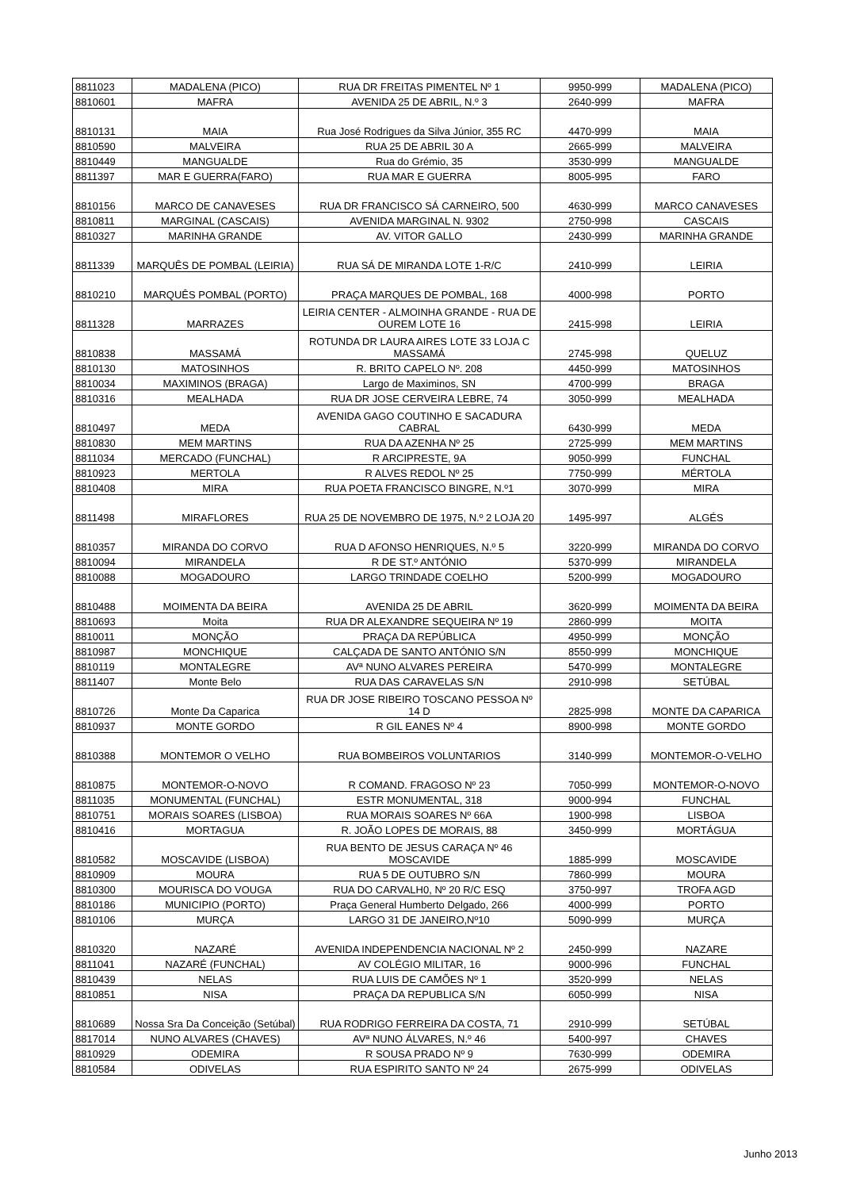| 8811023 | MADALENA (PICO) | RUA DR FREITAS PIMENTEL Nº 1 | 9950-999 | MADALENA (PICO) |
| 8810601 | MAFRA | AVENIDA 25 DE ABRIL, N.º 3 | 2640-999 | MAFRA |
| 8810131 | MAIA | Rua José Rodrigues da Silva Júnior, 355 RC | 4470-999 | MAIA |
| 8810590 | MALVEIRA | RUA 25 DE ABRIL 30 A | 2665-999 | MALVEIRA |
| 8810449 | MANGUALDE | Rua do Grémio, 35 | 3530-999 | MANGUALDE |
| 8811397 | MAR E GUERRA(FARO) | RUA MAR E GUERRA | 8005-995 | FARO |
| 8810156 | MARCO DE CANAVESES | RUA DR FRANCISCO SÁ CARNEIRO, 500 | 4630-999 | MARCO CANAVESES |
| 8810811 | MARGINAL (CASCAIS) | AVENIDA MARGINAL N. 9302 | 2750-998 | CASCAIS |
| 8810327 | MARINHA GRANDE | AV. VITOR GALLO | 2430-999 | MARINHA GRANDE |
| 8811339 | MARQUÊS DE POMBAL (LEIRIA) | RUA SÁ DE MIRANDA LOTE 1-R/C | 2410-999 | LEIRIA |
| 8810210 | MARQUÊS POMBAL (PORTO) | PRAÇA MARQUES DE POMBAL, 168 | 4000-998 | PORTO |
| 8811328 | MARRAZES | LEIRIA CENTER - ALMOINHA GRANDE - RUA DE OUREM LOTE 16 | 2415-998 | LEIRIA |
| 8810838 | MASSAMÁ | ROTUNDA DR LAURA AIRES LOTE 33 LOJA C MASSAMÁ | 2745-998 | QUELUZ |
| 8810130 | MATOSINHOS | R. BRITO CAPELO Nº. 208 | 4450-999 | MATOSINHOS |
| 8810034 | MAXIMINOS (BRAGA) | Largo de Maximinos, SN | 4700-999 | BRAGA |
| 8810316 | MEALHADA | RUA DR JOSE CERVEIRA LEBRE, 74 | 3050-999 | MEALHADA |
| 8810497 | MEDA | AVENIDA GAGO COUTINHO E SACADURA CABRAL | 6430-999 | MEDA |
| 8810830 | MEM MARTINS | RUA DA AZENHA Nº 25 | 2725-999 | MEM MARTINS |
| 8811034 | MERCADO (FUNCHAL) | R ARCIPRESTE, 9A | 9050-999 | FUNCHAL |
| 8810923 | MERTOLA | R ALVES REDOL Nº 25 | 7750-999 | MÉRTOLA |
| 8810408 | MIRA | RUA POETA FRANCISCO BINGRE, N.º1 | 3070-999 | MIRA |
| 8811498 | MIRAFLORES | RUA 25 DE NOVEMBRO DE 1975, N.º 2 LOJA 20 | 1495-997 | ALGÉS |
| 8810357 | MIRANDA DO CORVO | RUA D AFONSO HENRIQUES, N.º 5 | 3220-999 | MIRANDA DO CORVO |
| 8810094 | MIRANDELA | R DE ST.º ANTÓNIO | 5370-999 | MIRANDELA |
| 8810088 | MOGADOURO | LARGO TRINDADE COELHO | 5200-999 | MOGADOURO |
| 8810488 | MOIMENTA DA BEIRA | AVENIDA 25 DE ABRIL | 3620-999 | MOIMENTA DA BEIRA |
| 8810693 | Moita | RUA DR ALEXANDRE SEQUEIRA Nº 19 | 2860-999 | MOITA |
| 8810011 | MONÇÃO | PRAÇA DA REPÚBLICA | 4950-999 | MONÇÃO |
| 8810987 | MONCHIQUE | CALÇADA DE SANTO ANTÓNIO S/N | 8550-999 | MONCHIQUE |
| 8810119 | MONTALEGRE | AVª NUNO ALVARES PEREIRA | 5470-999 | MONTALEGRE |
| 8811407 | Monte Belo | RUA DAS CARAVELAS S/N | 2910-998 | SETÚBAL |
| 8810726 | Monte Da Caparica | RUA DR JOSE RIBEIRO TOSCANO PESSOA Nº 14 D | 2825-998 | MONTE DA CAPARICA |
| 8810937 | MONTE GORDO | R GIL EANES Nº 4 | 8900-998 | MONTE GORDO |
| 8810388 | MONTEMOR O VELHO | RUA BOMBEIROS VOLUNTARIOS | 3140-999 | MONTEMOR-O-VELHO |
| 8810875 | MONTEMOR-O-NOVO | R COMAND. FRAGOSO Nº 23 | 7050-999 | MONTEMOR-O-NOVO |
| 8811035 | MONUMENTAL (FUNCHAL) | ESTR MONUMENTAL, 318 | 9000-994 | FUNCHAL |
| 8810751 | MORAIS SOARES (LISBOA) | RUA MORAIS SOARES Nº 66A | 1900-998 | LISBOA |
| 8810416 | MORTAGUA | R. JOÃO LOPES DE MORAIS, 88 | 3450-999 | MORTÁGUA |
| 8810582 | MOSCAVIDE (LISBOA) | RUA BENTO DE JESUS CARAÇA Nº 46 MOSCAVIDE | 1885-999 | MOSCAVIDE |
| 8810909 | MOURA | RUA 5 DE OUTUBRO S/N | 7860-999 | MOURA |
| 8810300 | MOURISCA DO VOUGA | RUA DO CARVALH0, Nº 20 R/C ESQ | 3750-997 | TROFA AGD |
| 8810186 | MUNICIPIO (PORTO) | Praça General Humberto Delgado, 266 | 4000-999 | PORTO |
| 8810106 | MURÇA | LARGO 31 DE JANEIRO,Nº10 | 5090-999 | MURÇA |
| 8810320 | NAZARÉ | AVENIDA INDEPENDENCIA NACIONAL Nº 2 | 2450-999 | NAZARE |
| 8811041 | NAZARÉ (FUNCHAL) | AV COLÉGIO MILITAR, 16 | 9000-996 | FUNCHAL |
| 8810439 | NELAS | RUA LUIS DE CAMÕES Nº 1 | 3520-999 | NELAS |
| 8810851 | NISA | PRAÇA DA REPUBLICA S/N | 6050-999 | NISA |
| 8810689 | Nossa Sra Da Conceição (Setúbal) | RUA RODRIGO FERREIRA DA COSTA, 71 | 2910-999 | SETÚBAL |
| 8817014 | NUNO ALVARES (CHAVES) | AVª NUNO ÁLVARES, N.º 46 | 5400-997 | CHAVES |
| 8810929 | ODEMIRA | R SOUSA PRADO Nº 9 | 7630-999 | ODEMIRA |
| 8810584 | ODIVELAS | RUA ESPIRITO SANTO Nº 24 | 2675-999 | ODIVELAS |
Junho 2013